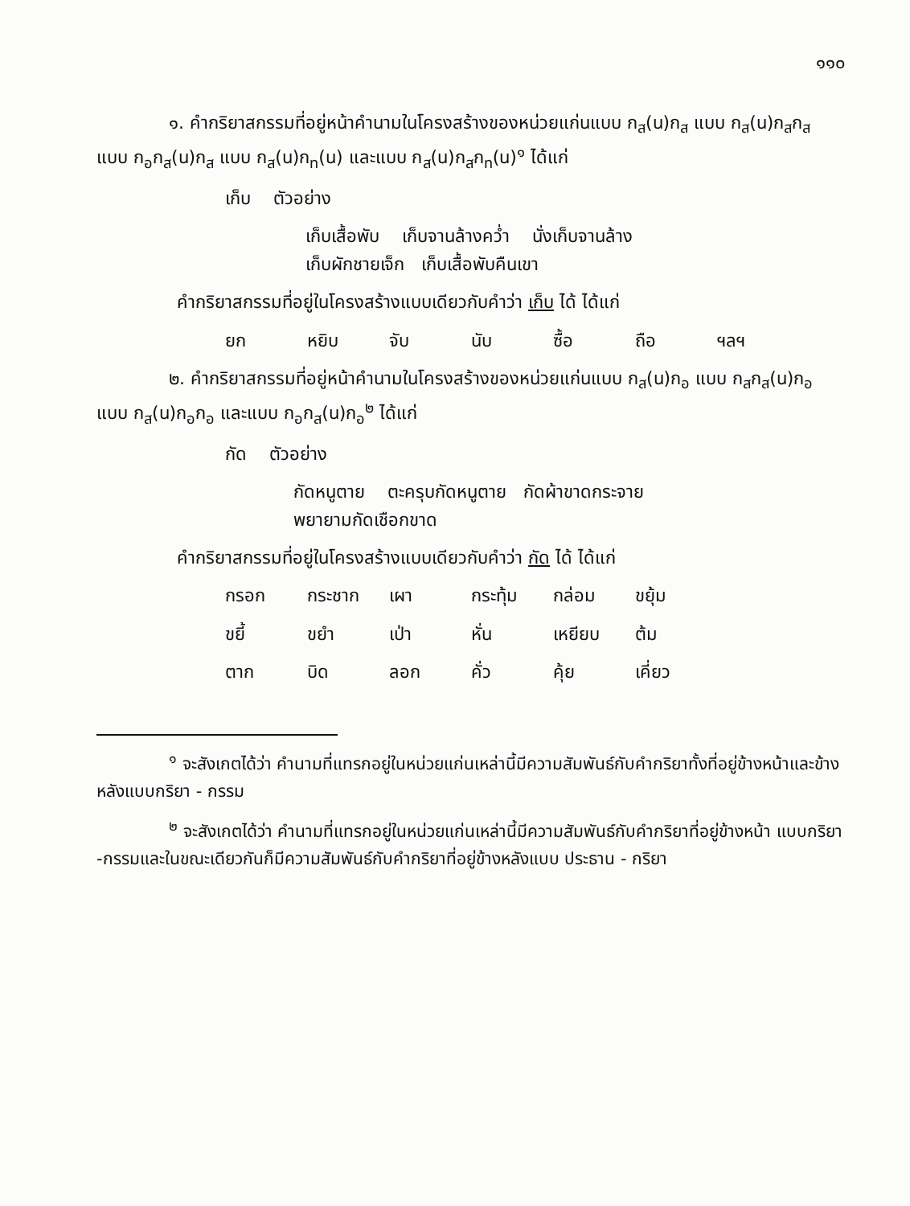๑๑๐
๑. คำกริยาสกรรมที่อยู่หน้าคำนามในโครงสร้างของหน่วยแก่นแบบ ก<sub>ส</sub>(น)ก<sub>ส</sub> แบบ ก<sub>ส</sub>(น)ก<sub>ส</sub>ก<sub>ส</sub> แบบ ก<sub>อ</sub>ก<sub>ส</sub>(น)ก<sub>ส</sub> แบบ ก<sub>ส</sub>(น)ก<sub>ท</sub>(น) และแบบ ก<sub>ส</sub>(น)ก<sub>ส</sub>ก<sub>ท</sub>(น)<sup>๑</sup> ได้แก่
เก็บ ตัวอย่าง
เก็บเสื้อพับ เก็บจานล้างคว่ำ นั่งเก็บจานล้าง
เก็บผักชายเจ็ก เก็บเสื้อพับคืนเขา
คำกริยาสกรรมที่อยู่ในโครงสร้างแบบเดียวกับคำว่า เก็บ ได้ ได้แก่
ยก หยิบ จับ นับ ซื้อ ถือ ฯลฯ
๒. คำกริยาสกรรมที่อยู่หน้าคำนามในโครงสร้างของหน่วยแก่นแบบ ก<sub>ส</sub>(น)ก<sub>อ</sub> แบบ ก<sub>ส</sub>ก<sub>ส</sub>(น)ก<sub>อ</sub> แบบ ก<sub>ส</sub>(น)ก<sub>อ</sub>ก<sub>อ</sub> และแบบ ก<sub>อ</sub>ก<sub>ส</sub>(น)ก<sub>อ</sub><sup>๒</sup> ได้แก่
กัด ตัวอย่าง
กัดหนูตาย ตะครุบกัดหนูตาย กัดผ้าขาดกระจาย
พยายามกัดเชือกขาด
คำกริยาสกรรมที่อยู่ในโครงสร้างแบบเดียวกับคำว่า กัด ได้ ได้แก่
กรอก กระชาก เผา กระทุ้ม กล่อม ขยุ้ม
ขยี้ ขยำ เป่า หั่น เหยียบ ต้ม
ตาก บิด ลอก คั่ว คุ้ย เคี่ยว
<sup>๑</sup> จะสังเกตได้ว่า คำนามที่แทรกอยู่ในหน่วยแก่นเหล่านี้มีความสัมพันธ์กับคำกริยาทั้งที่อยู่ข้างหน้าและข้างหลังแบบกริยา - กรรม
<sup>๒</sup> จะสังเกตได้ว่า คำนามที่แทรกอยู่ในหน่วยแก่นเหล่านี้มีความสัมพันธ์กับคำกริยาที่อยู่ข้างหน้า แบบกริยา -กรรมและในขณะเดียวกันก็มีความสัมพันธ์กับคำกริยาที่อยู่ข้างหลังแบบ ประธาน - กริยา